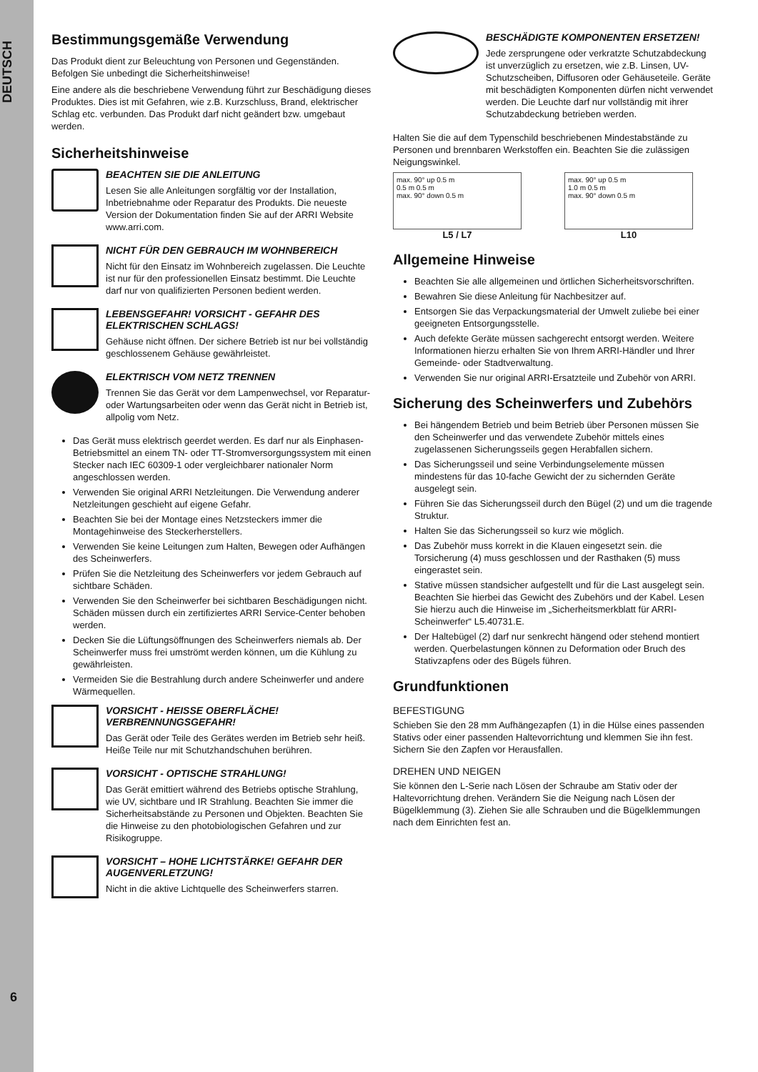DEUTSCH
6
Bestimmungsgemäße Verwendung
Das Produkt dient zur Beleuchtung von Personen und Gegenständen. Befolgen Sie unbedingt die Sicherheitshinweise!
Eine andere als die beschriebene Verwendung führt zur Beschädigung dieses Produktes. Dies ist mit Gefahren, wie z.B. Kurzschluss, Brand, elektrischer Schlag etc. verbunden. Das Produkt darf nicht geändert bzw. umgebaut werden.
Sicherheitshinweise
BEACHTEN SIE DIE ANLEITUNG
Lesen Sie alle Anleitungen sorgfältig vor der Installation, Inbetriebnahme oder Reparatur des Produkts. Die neueste Version der Dokumentation finden Sie auf der ARRI Website www.arri.com.
NICHT FÜR DEN GEBRAUCH IM WOHNBEREICH
Nicht für den Einsatz im Wohnbereich zugelassen. Die Leuchte ist nur für den professionellen Einsatz bestimmt. Die Leuchte darf nur von qualifizierten Personen bedient werden.
LEBENSGEFAHR! VORSICHT - GEFAHR DES ELEKTRISCHEN SCHLAGS!
Gehäuse nicht öffnen. Der sichere Betrieb ist nur bei vollständig geschlossenem Gehäuse gewährleistet.
ELEKTRISCH VOM NETZ TRENNEN
Trennen Sie das Gerät vor dem Lampenwechsel, vor Reparatur- oder Wartungsarbeiten oder wenn das Gerät nicht in Betrieb ist, allpolig vom Netz.
Das Gerät muss elektrisch geerdet werden. Es darf nur als Einphasen-Betriebsmittel an einem TN- oder TT-Stromversorgungssystem mit einen Stecker nach IEC 60309-1 oder vergleichbarer nationaler Norm angeschlossen werden.
Verwenden Sie original ARRI Netzleitungen. Die Verwendung anderer Netzleitungen geschieht auf eigene Gefahr.
Beachten Sie bei der Montage eines Netzsteckers immer die Montagehinweise des Steckerherstellers.
Verwenden Sie keine Leitungen zum Halten, Bewegen oder Aufhängen des Scheinwerfers.
Prüfen Sie die Netzleitung des Scheinwerfers vor jedem Gebrauch auf sichtbare Schäden.
Verwenden Sie den Scheinwerfer bei sichtbaren Beschädigungen nicht. Schäden müssen durch ein zertifiziertes ARRI Service-Center behoben werden.
Decken Sie die Lüftungsöffnungen des Scheinwerfers niemals ab. Der Scheinwerfer muss frei umströmt werden können, um die Kühlung zu gewährleisten.
Vermeiden Sie die Bestrahlung durch andere Scheinwerfer und andere Wärmequellen.
VORSICHT - HEISSE OBERFLÄCHE! VERBRENNUNGSGEFAHR!
Das Gerät oder Teile des Gerätes werden im Betrieb sehr heiß. Heiße Teile nur mit Schutzhandschuhen berühren.
VORSICHT - OPTISCHE STRAHLUNG!
Das Gerät emittiert während des Betriebs optische Strahlung, wie UV, sichtbare und IR Strahlung. Beachten Sie immer die Sicherheitsabstände zu Personen und Objekten. Beachten Sie die Hinweise zu den photobiologischen Gefahren und zur Risikogruppe.
VORSICHT – HOHE LICHTSTÄRKE! GEFAHR DER AUGENVERLETZUNG!
Nicht in die aktive Lichtquelle des Scheinwerfers starren.
BESCHÄDIGTE KOMPONENTEN ERSETZEN!
Jede zersprungene oder verkratzte Schutzabdeckung ist unverzüglich zu ersetzen, wie z.B. Linsen, UV-Schutzscheiben, Diffusoren oder Gehäuseteile. Geräte mit beschädigten Komponenten dürfen nicht verwendet werden. Die Leuchte darf nur vollständig mit ihrer Schutzabdeckung betrieben werden.
Halten Sie die auf dem Typenschild beschriebenen Mindestabstände zu Personen und brennbaren Werkstoffen ein. Beachten Sie die zulässigen Neigungswinkel.
max. 90° up 0.5 m
0.5 m 0.5 m
max. 90° down 0.5 m
L5 / L7
max. 90° up 0.5 m
1.0 m 0.5 m
max. 90° down 0.5 m
L10
Allgemeine Hinweise
Beachten Sie alle allgemeinen und örtlichen Sicherheitsvorschriften.
Bewahren Sie diese Anleitung für Nachbesitzer auf.
Entsorgen Sie das Verpackungsmaterial der Umwelt zuliebe bei einer geeigneten Entsorgungsstelle.
Auch defekte Geräte müssen sachgerecht entsorgt werden. Weitere Informationen hierzu erhalten Sie von Ihrem ARRI-Händler und Ihrer Gemeinde- oder Stadtverwaltung.
Verwenden Sie nur original ARRI-Ersatzteile und Zubehör von ARRI.
Sicherung des Scheinwerfers und Zubehörs
Bei hängendem Betrieb und beim Betrieb über Personen müssen Sie den Scheinwerfer und das verwendete Zubehör mittels eines zugelassenen Sicherungsseils gegen Herabfallen sichern.
Das Sicherungsseil und seine Verbindungselemente müssen mindestens für das 10-fache Gewicht der zu sichernden Geräte ausgelegt sein.
Führen Sie das Sicherungsseil durch den Bügel (2) und um die tragende Struktur.
Halten Sie das Sicherungsseil so kurz wie möglich.
Das Zubehör muss korrekt in die Klauen eingesetzt sein. die Torsicherung (4) muss geschlossen und der Rasthaken (5) muss eingerastet sein.
Stative müssen standsicher aufgestellt und für die Last ausgelegt sein. Beachten Sie hierbei das Gewicht des Zubehörs und der Kabel. Lesen Sie hierzu auch die Hinweise im „Sicherheitsmerkblatt für ARRI-Scheinwerfer“ L5.40731.E.
Der Haltebügel (2) darf nur senkrecht hängend oder stehend montiert werden. Querbelastungen können zu Deformation oder Bruch des Stativzapfens oder des Bügels führen.
Grundfunktionen
BEFESTIGUNG
Schieben Sie den 28 mm Aufhängezapfen (1) in die Hülse eines passenden Stativs oder einer passenden Haltevorrichtung und klemmen Sie ihn fest. Sichern Sie den Zapfen vor Herausfallen.
DREHEN UND NEIGEN
Sie können den L-Serie nach Lösen der Schraube am Stativ oder der Haltevorrichtung drehen. Verändern Sie die Neigung nach Lösen der Bügelklemmung (3). Ziehen Sie alle Schrauben und die Bügelklemmungen nach dem Einrichten fest an.